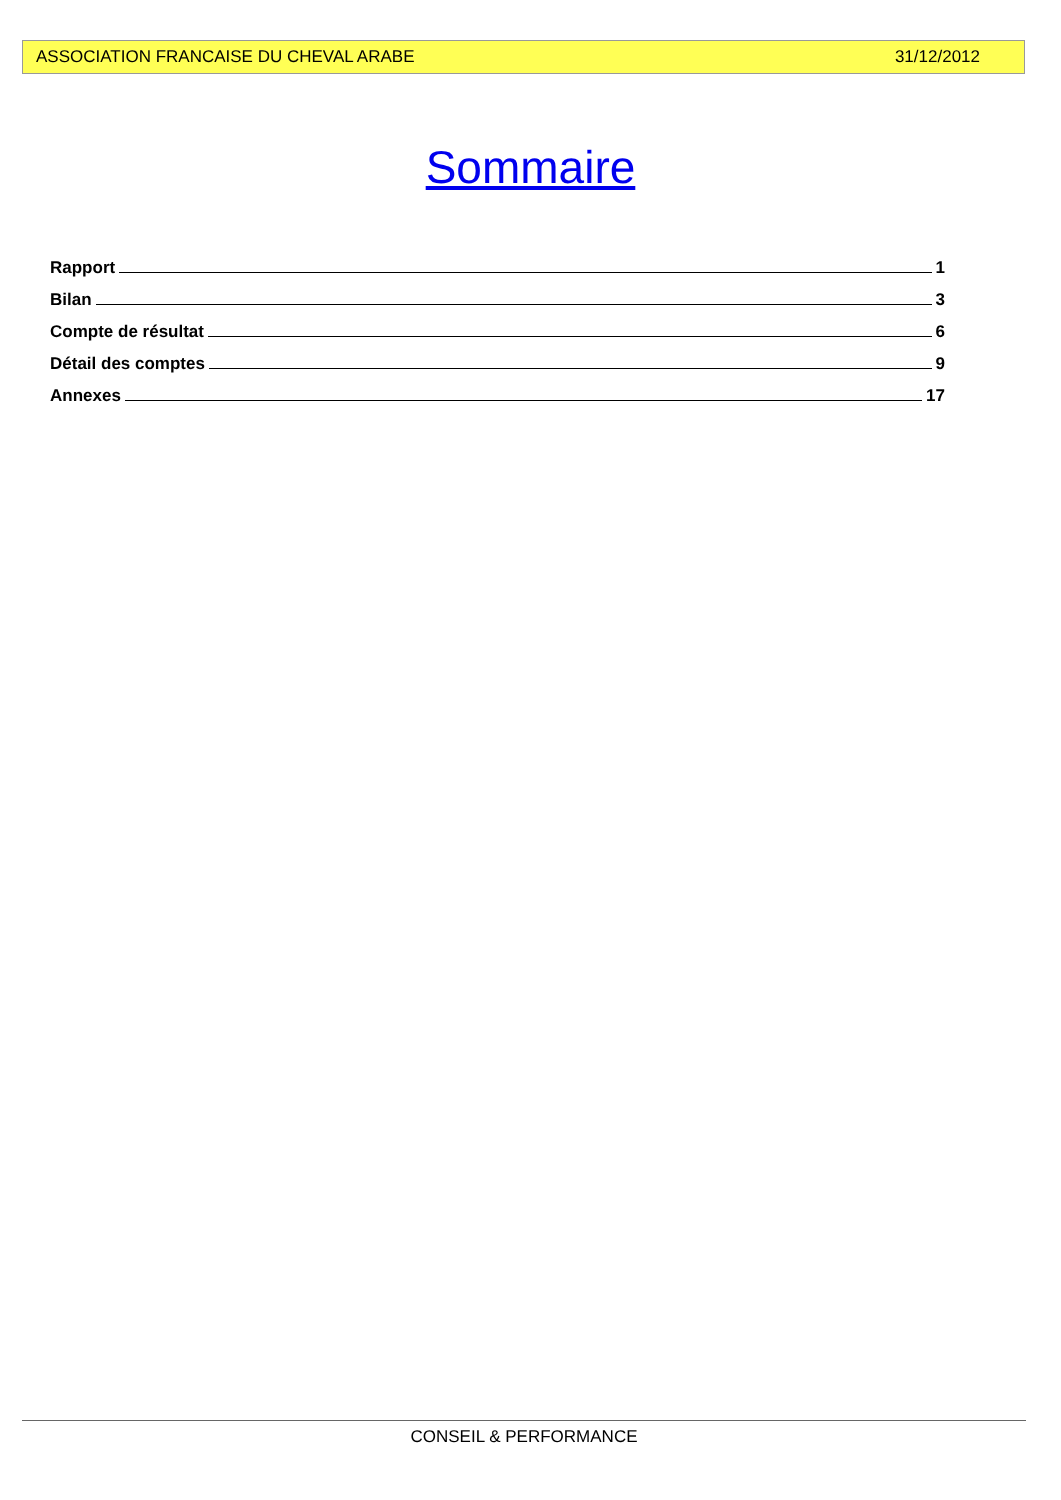ASSOCIATION FRANCAISE DU CHEVAL ARABE 31/12/2012
Sommaire
Rapport 1
Bilan 3
Compte de résultat 6
Détail des comptes 9
Annexes 17
CONSEIL & PERFORMANCE